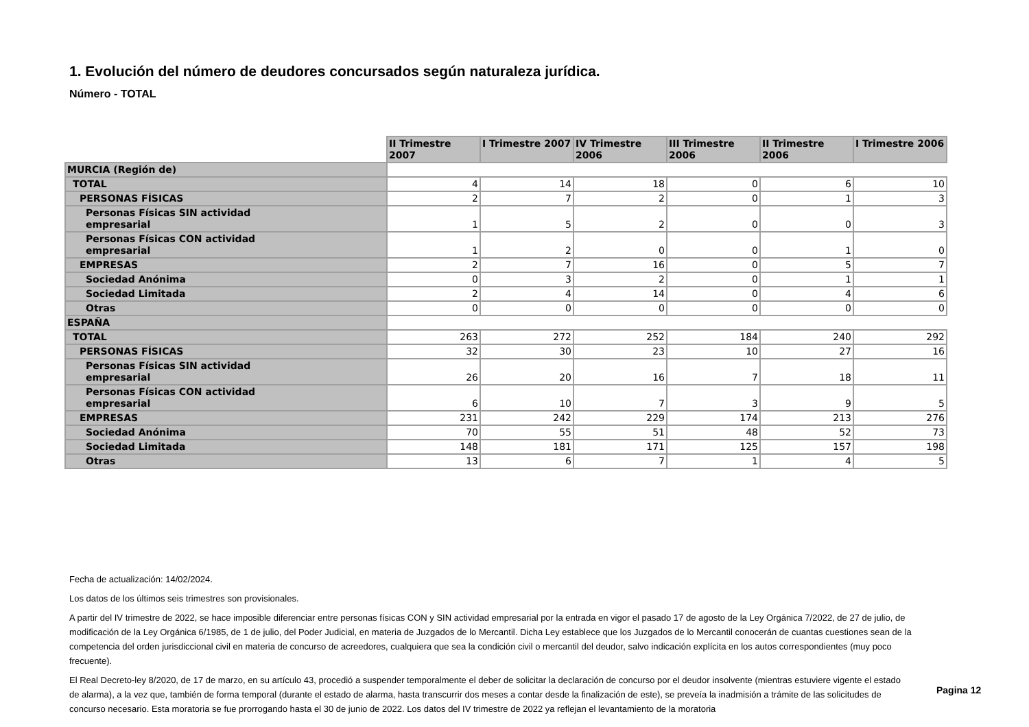1. Evolución del número de deudores concursados según naturaleza jurídica.
Número - TOTAL
| | II Trimestre 2007 | I Trimestre 2007 | IV Trimestre 2006 | III Trimestre 2006 | II Trimestre 2006 | I Trimestre 2006 |
| MURCIA (Región de) | | | | | | |
| TOTAL | 4 | 14 | 18 | 0 | 6 | 10 |
| PERSONAS FÍSICAS | 2 | 7 | 2 | 0 | 1 | 3 |
| Personas Físicas SIN actividad empresarial | 1 | 5 | 2 | 0 | 0 | 3 |
| Personas Físicas CON actividad empresarial | 1 | 2 | 0 | 0 | 1 | 0 |
| EMPRESAS | 2 | 7 | 16 | 0 | 5 | 7 |
| Sociedad Anónima | 0 | 3 | 2 | 0 | 1 | 1 |
| Sociedad Limitada | 2 | 4 | 14 | 0 | 4 | 6 |
| Otras | 0 | 0 | 0 | 0 | 0 | 0 |
| ESPAÑA | | | | | | |
| TOTAL | 263 | 272 | 252 | 184 | 240 | 292 |
| PERSONAS FÍSICAS | 32 | 30 | 23 | 10 | 27 | 16 |
| Personas Físicas SIN actividad empresarial | 26 | 20 | 16 | 7 | 18 | 11 |
| Personas Físicas CON actividad empresarial | 6 | 10 | 7 | 3 | 9 | 5 |
| EMPRESAS | 231 | 242 | 229 | 174 | 213 | 276 |
| Sociedad Anónima | 70 | 55 | 51 | 48 | 52 | 73 |
| Sociedad Limitada | 148 | 181 | 171 | 125 | 157 | 198 |
| Otras | 13 | 6 | 7 | 1 | 4 | 5 |
Fecha de actualización: 14/02/2024.
Los datos de los últimos seis trimestres son provisionales.
A partir del IV trimestre de 2022, se hace imposible diferenciar entre personas físicas CON y SIN actividad empresarial por la entrada en vigor el pasado 17 de agosto de la Ley Orgánica 7/2022, de 27 de julio, de modificación de la Ley Orgánica 6/1985, de 1 de julio, del Poder Judicial, en materia de Juzgados de lo Mercantil. Dicha Ley establece que los Juzgados de lo Mercantil conocerán de cuantas cuestiones sean de la competencia del orden jurisdiccional civil en materia de concurso de acreedores, cualquiera que sea la condición civil o mercantil del deudor, salvo indicación explícita en los autos correspondientes (muy poco frecuente).
El Real Decreto-ley 8/2020, de 17 de marzo, en su artículo 43, procedió a suspender temporalmente el deber de solicitar la declaración de concurso por el deudor insolvente (mientras estuviere vigente el estado de alarma), a la vez que, también de forma temporal (durante el estado de alarma, hasta transcurrir dos meses a contar desde la finalización de este), se preveía la inadmisión a trámite de las solicitudes de concurso necesario. Esta moratoria se fue prorrogando hasta el 30 de junio de 2022. Los datos del IV trimestre de 2022 ya reflejan el levantamiento de la moratoria
Pagina 12